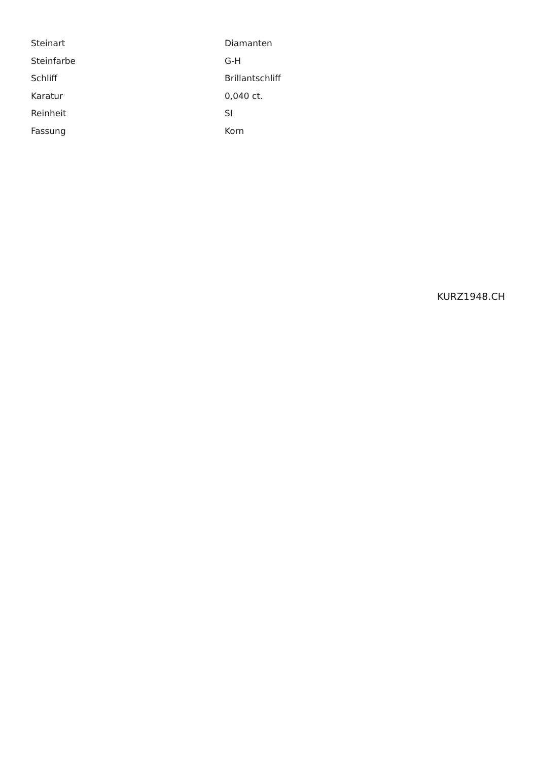| Steinart | Diamanten |
| Steinfarbe | G-H |
| Schliff | Brillantschliff |
| Karatur | 0,040 ct. |
| Reinheit | SI |
| Fassung | Korn |
KURZ1948.CH